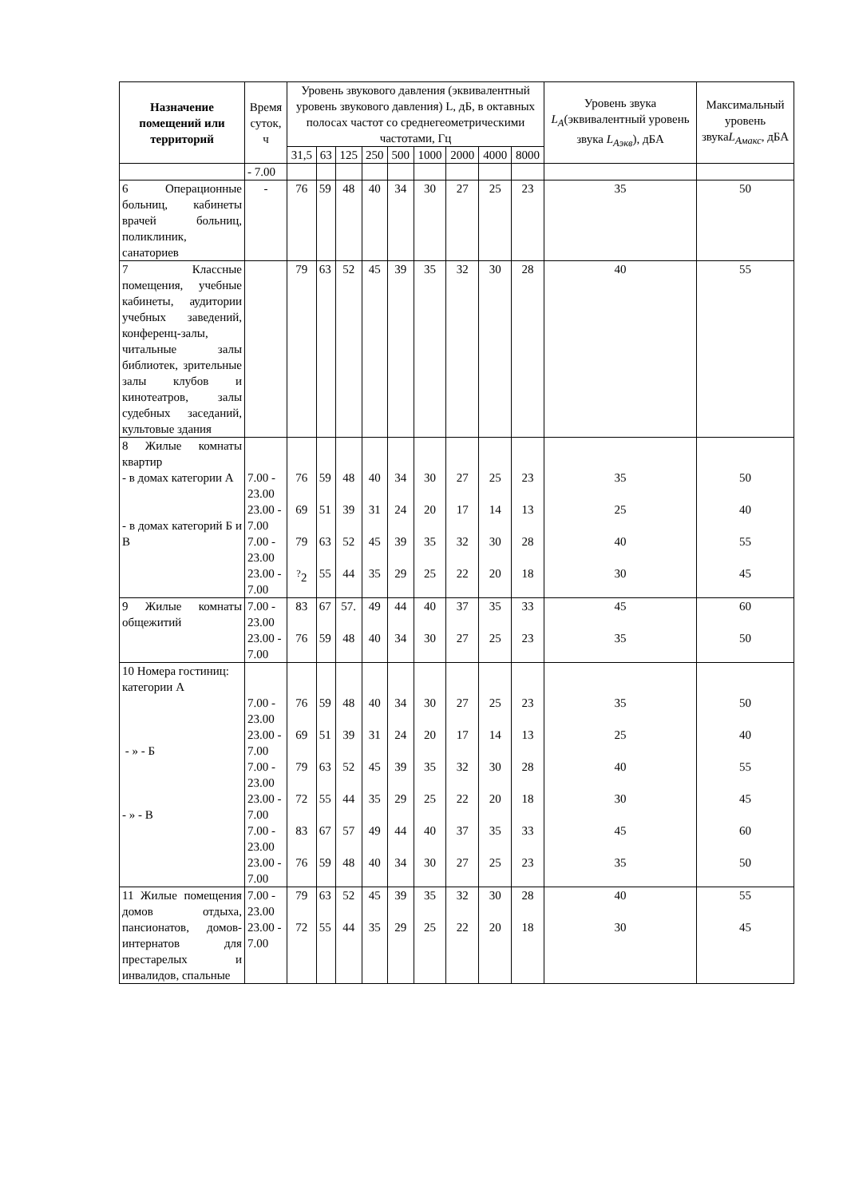| Назначение помещений или территорий | Время суток, ч | Уровень звукового давления (эквивалентный уровень звукового давления) L, дБ, в октавных полосах частот со среднегеометрическими частотами, Гц | | | | | | | | | Уровень звука L<sub>A</sub> (эквивалентный уровень звука L<sub>Aэкв</sub> ), дБА | Максимальный уровень звука L<sub>Aмакс</sub> , дБА |
| --- | --- | --- | --- | --- | --- | --- | --- | --- | --- | --- | --- | --- |
| | | 31,5 | 63 | 125 | 250 | 500 | 1000 | 2000 | 4000 | 8000 | | |
| | - 7.00 | | | | | | | | | | | |
| 6 Операционные больниц, кабинеты врачей больниц, поликлиник, санаториев | - | 76 | 59 | 48 | 40 | 34 | 30 | 27 | 25 | 23 | 35 | 50 |
| 7 Классные помещения, учебные кабинеты, аудитории учебных заведений, конференц-залы, читальные залы библиотек, зрительные залы клубов и кинотеатров, залы судебных заседаний, культовые здания | | 79 | 63 | 52 | 45 | 39 | 35 | 32 | 30 | 28 | 40 | 55 |
| 8 Жилые комнаты квартир - в домах категории А - в домах категорий Б и В | 7.00 - 23.00 23.00 - 7.00 7.00 - 23.00 23.00 - 7.00 | 76 69 79 <sup>?</sup>2 | 59 51 63 55 | 48 39 52 44 | 40 31 45 35 | 34 24 39 29 | 30 20 35 25 | 27 17 32 22 | 25 14 30 20 | 23 13 28 18 | 35 25 40 30 | 50 40 55 45 |
| 9 Жилые комнаты общежитий | 7.00 - 23.00 23.00 - 7.00 | 83 76 | 67 59 | 57. 48 | 49 40 | 44 34 | 40 30 | 37 27 | 35 25 | 33 23 | 45 35 | 60 50 |
| 10 Номера гостиниц: категории А - » - Б - » - В | 7.00 - 23.00 23.00 - 7.00 7.00 - 23.00 23.00 - 7.00 7.00 - 23.00 23.00 - 7.00 | 76 69 79 72 83 76 | 59 51 63 55 67 59 | 48 39 52 44 57 48 | 40 31 45 35 49 40 | 34 24 39 29 44 34 | 30 20 35 25 40 30 | 27 17 32 22 37 27 | 25 14 30 20 35 25 | 23 13 28 18 33 23 | 35 25 40 30 45 35 | 50 40 55 45 60 50 |
| 11 Жилые помещения домов отдыха, пансионатов, домов-интернатов для престарелых и инвалидов, спальные | 7.00 - 23.00 23.00 - 7.00 | 79 72 | 63 55 | 52 44 | 45 35 | 39 29 | 35 25 | 32 22 | 30 20 | 28 18 | 40 30 | 55 45 |